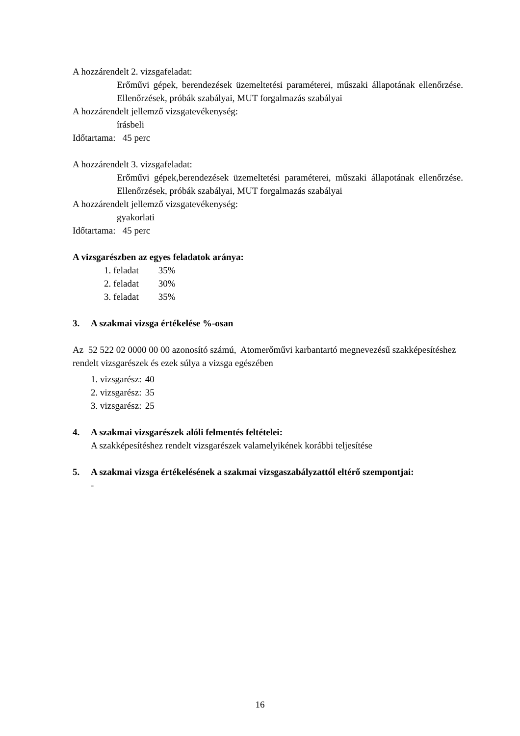A hozzárendelt 2. vizsgafeladat:
Erőművi gépek, berendezések üzemeltetési paraméterei, műszaki állapotának ellenőrzése. Ellenőrzések, próbák szabályai, MUT forgalmazás szabályai
A hozzárendelt jellemző vizsgatevékenység:
írásbeli
Időtartama: 45 perc
A hozzárendelt 3. vizsgafeladat:
Erőművi gépek,berendezések üzemeltetési paraméterei, műszaki állapotának ellenőrzése. Ellenőrzések, próbák szabályai, MUT forgalmazás szabályai
A hozzárendelt jellemző vizsgatevékenység:
gyakorlati
Időtartama: 45 perc
A vizsgarészben az egyes feladatok aránya:
1. feladat 35%
2. feladat 30%
3. feladat 35%
3. A szakmai vizsga értékelése %-osan
Az 52 522 02 0000 00 00 azonosító számú, Atomerőművi karbantartó megnevezésű szakképesítéshez rendelt vizsgarészek és ezek súlya a vizsga egészében
1. vizsgarész: 40
2. vizsgarész: 35
3. vizsgarész: 25
4. A szakmai vizsgarészek alóli felmentés feltételei:
A szakképesítéshez rendelt vizsgarészek valamelyikének korábbi teljesítése
5. A szakmai vizsga értékelésének a szakmai vizsgaszabályzattól eltérő szempontjai:
-
16